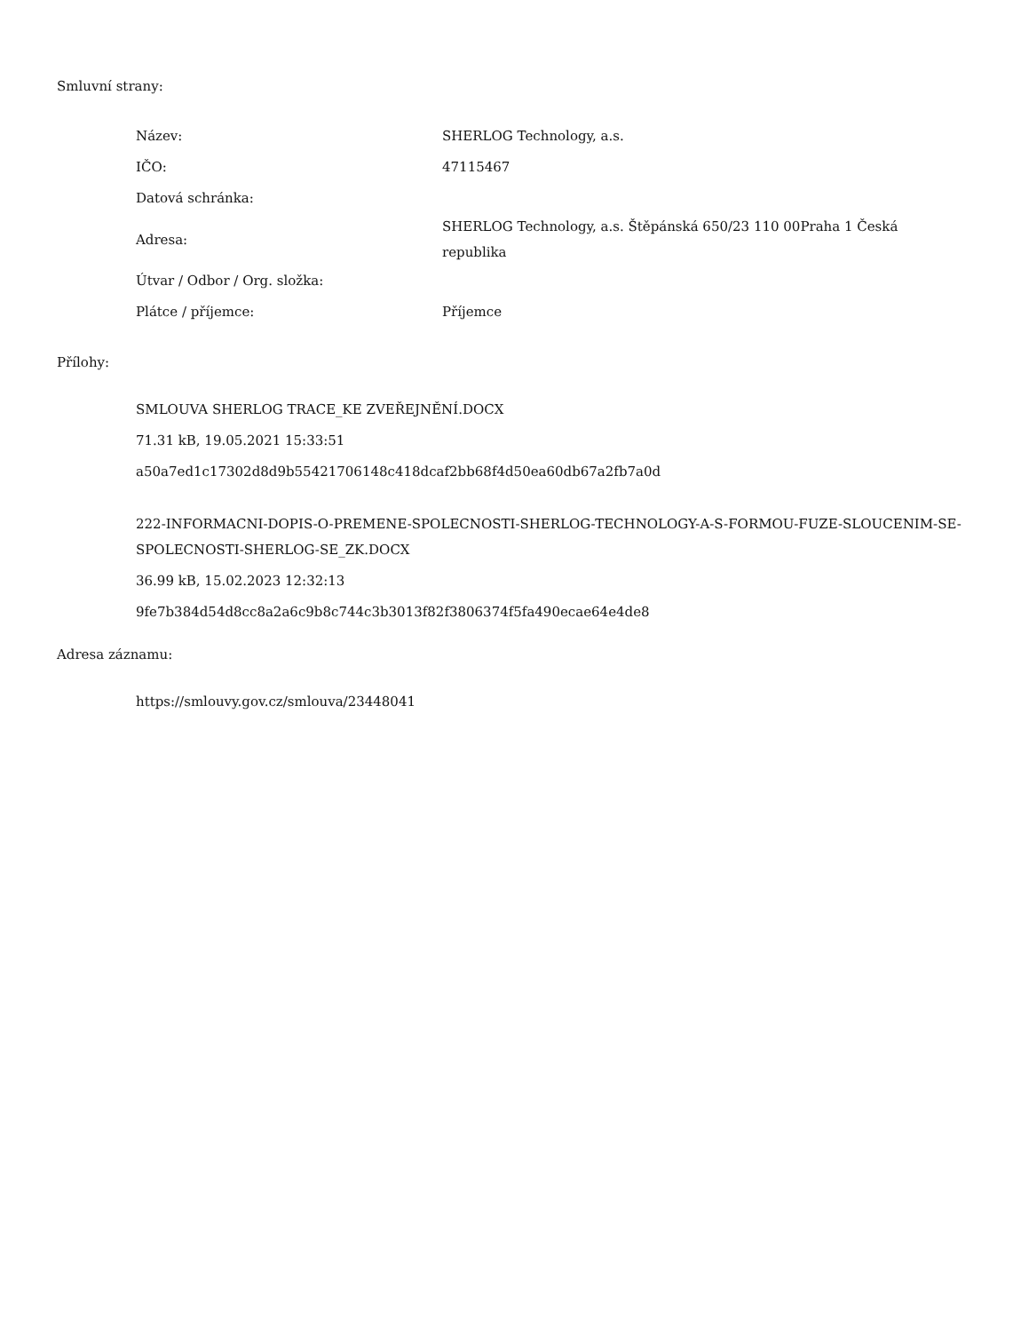Smluvní strany:
| Název: | SHERLOG Technology, a.s. |
| IČO: | 47115467 |
| Datová schránka: | |
| Adresa: | SHERLOG Technology, a.s. Štěpánská 650/23 110 00Praha 1 Česká republika |
| Útvar / Odbor / Org. složka: | |
| Plátce / příjemce: | Příjemce |
Přílohy:
SMLOUVA SHERLOG TRACE_KE ZVEŘEJNĚNÍ.DOCX
71.31 kB, 19.05.2021 15:33:51
a50a7ed1c17302d8d9b55421706148c418dcaf2bb68f4d50ea60db67a2fb7a0d
222-INFORMACNI-DOPIS-O-PREMENE-SPOLECNOSTI-SHERLOG-TECHNOLOGY-A-S-FORMOU-FUZE-SLOUCENIM-SE-SPOLECNOSTI-SHERLOG-SE_ZK.DOCX
36.99 kB, 15.02.2023 12:32:13
9fe7b384d54d8cc8a2a6c9b8c744c3b3013f82f3806374f5fa490ecae64e4de8
Adresa záznamu:
https://smlouvy.gov.cz/smlouva/23448041